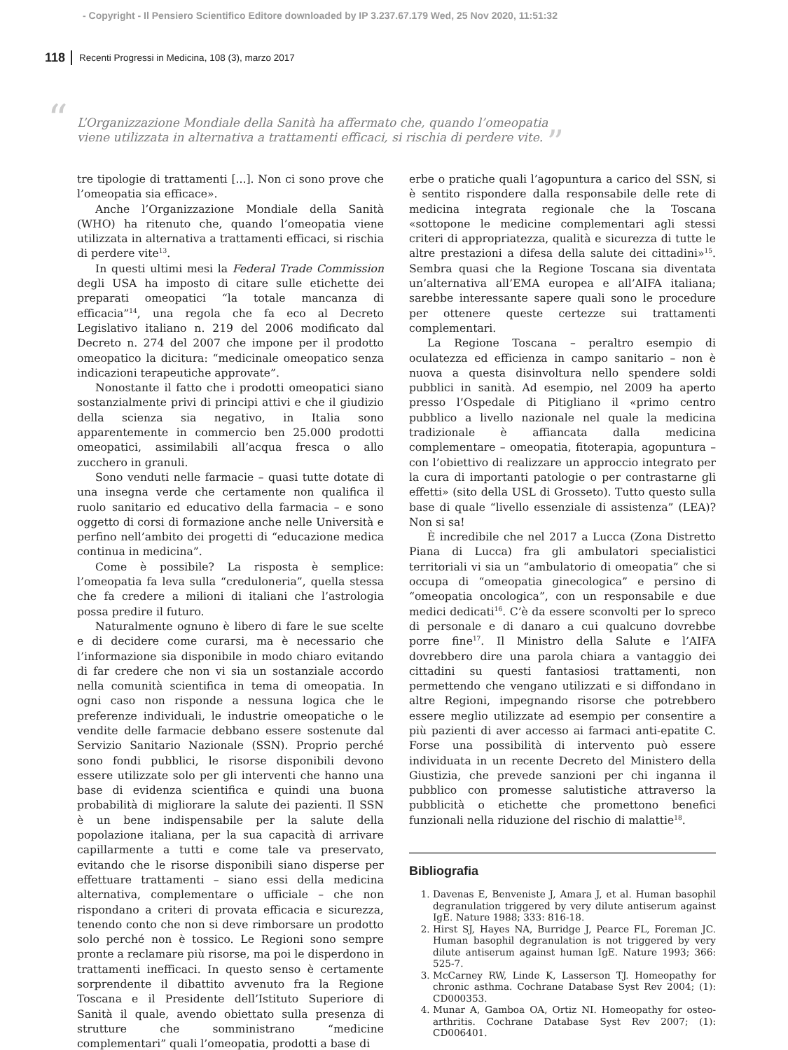- Copyright - Il Pensiero Scientifico Editore downloaded by IP 3.237.67.179 Wed, 25 Nov 2020, 11:51:32
118 Recenti Progressi in Medicina, 108 (3), marzo 2017
“L’Organizzazione Mondiale della Sanità ha affermato che, quando l’omeopatia viene utilizzata in alternativa a trattamenti efficaci, si rischia di perdere vite. ”
tre tipologie di trattamenti [...]. Non ci sono prove che l’omeopatia sia efficace».
Anche l’Organizzazione Mondiale della Sanità (WHO) ha ritenuto che, quando l’omeopatia viene utilizzata in alternativa a trattamenti efficaci, si rischia di perdere vite<sup>13</sup>.
In questi ultimi mesi la Federal Trade Commission degli USA ha imposto di citare sulle etichette dei preparati omeopatici “la totale mancanza di efficacia”<sup>14</sup>, una regola che fa eco al Decreto Legislativo italiano n. 219 del 2006 modificato dal Decreto n. 274 del 2007 che impone per il prodotto omeopatico la dicitura: “medicinale omeopatico senza indicazioni terapeutiche approvate”.
Nonostante il fatto che i prodotti omeopatici siano sostanzialmente privi di principi attivi e che il giudizio della scienza sia negativo, in Italia sono apparentemente in commercio ben 25.000 prodotti omeopatici, assimilabili all’acqua fresca o allo zucchero in granuli.
Sono venduti nelle farmacie – quasi tutte dotate di una insegna verde che certamente non qualifica il ruolo sanitario ed educativo della farmacia – e sono oggetto di corsi di formazione anche nelle Università e perfino nell’ambito dei progetti di “educazione medica continua in medicina”.
Come è possibile? La risposta è semplice: l’omeopatia fa leva sulla “creduloneria”, quella stessa che fa credere a milioni di italiani che l’astrologia possa predire il futuro.
Naturalmente ognuno è libero di fare le sue scelte e di decidere come curarsi, ma è necessario che l’informazione sia disponibile in modo chiaro evitando di far credere che non vi sia un sostanziale accordo nella comunità scientifica in tema di omeopatia. In ogni caso non risponde a nessuna logica che le preferenze individuali, le industrie omeopatiche o le vendite delle farmacie debbano essere sostenute dal Servizio Sanitario Nazionale (SSN). Proprio perché sono fondi pubblici, le risorse disponibili devono essere utilizzate solo per gli interventi che hanno una base di evidenza scientifica e quindi una buona probabilità di migliorare la salute dei pazienti. Il SSN è un bene indispensabile per la salute della popolazione italiana, per la sua capacità di arrivare capillarmente a tutti e come tale va preservato, evitando che le risorse disponibili siano disperse per effettuare trattamenti – siano essi della medicina alternativa, complementare o ufficiale – che non rispondano a criteri di provata efficacia e sicurezza, tenendo conto che non si deve rimborsare un prodotto solo perché non è tossico. Le Regioni sono sempre pronte a reclamare più risorse, ma poi le disperdono in trattamenti inefficaci. In questo senso è certamente sorprendente il dibattito avvenuto fra la Regione Toscana e il Presidente dell’Istituto Superiore di Sanità il quale, avendo obiettato sulla presenza di strutture che somministrano “medicine complementari” quali l’omeopatia, prodotti a base di
erbe o pratiche quali l’agopuntura a carico del SSN, si è sentito rispondere dalla responsabile delle rete di medicina integrata regionale che la Toscana «sottopone le medicine complementari agli stessi criteri di appropriatezza, qualità e sicurezza di tutte le altre prestazioni a difesa della salute dei cittadini»<sup>15</sup>. Sembra quasi che la Regione Toscana sia diventata un’alternativa all’EMA europea e all’AIFA italiana; sarebbe interessante sapere quali sono le procedure per ottenere queste certezze sui trattamenti complementari.
La Regione Toscana – peraltro esempio di oculatezza ed efficienza in campo sanitario – non è nuova a questa disinvoltura nello spendere soldi pubblici in sanità. Ad esempio, nel 2009 ha aperto presso l’Ospedale di Pitigliano il «primo centro pubblico a livello nazionale nel quale la medicina tradizionale è affiancata dalla medicina complementare – omeopatia, fitoterapia, agopuntura – con l’obiettivo di realizzare un approccio integrato per la cura di importanti patologie o per contrastarne gli effetti» (sito della USL di Grosseto). Tutto questo sulla base di quale “livello essenziale di assistenza” (LEA)? Non si sa!
È incredibile che nel 2017 a Lucca (Zona Distretto Piana di Lucca) fra gli ambulatori specialistici territoriali vi sia un “ambulatorio di omeopatia” che si occupa di “omeopatia ginecologica” e persino di “omeopatia oncologica”, con un responsabile e due medici dedicati<sup>16</sup>. C’è da essere sconvolti per lo spreco di personale e di danaro a cui qualcuno dovrebbe porre fine<sup>17</sup>. Il Ministro della Salute e l’AIFA dovrebbero dire una parola chiara a vantaggio dei cittadini su questi fantasiosi trattamenti, non permettendo che vengano utilizzati e si diffondano in altre Regioni, impegnando risorse che potrebbero essere meglio utilizzate ad esempio per consentire a più pazienti di aver accesso ai farmaci anti-epatite C. Forse una possibilità di intervento può essere individuata in un recente Decreto del Ministero della Giustizia, che prevede sanzioni per chi inganna il pubblico con promesse salutistiche attraverso la pubblicità o etichette che promettono benefici funzionali nella riduzione del rischio di malattie<sup>18</sup>.
Bibliografia
1. Davenas E, Benveniste J, Amara J, et al. Human basophil degranulation triggered by very dilute antiserum against IgE. Nature 1988; 333: 816-18.
2. Hirst SJ, Hayes NA, Burridge J, Pearce FL, Foreman JC. Human basophil degranulation is not triggered by very dilute antiserum against human IgE. Nature 1993; 366: 525-7.
3. McCarney RW, Linde K, Lasserson TJ. Homeopathy for chronic asthma. Cochrane Database Syst Rev 2004; (1): CD000353.
4. Munar A, Gamboa OA, Ortiz NI. Homeopathy for osteo-arthritis. Cochrane Database Syst Rev 2007; (1): CD006401.